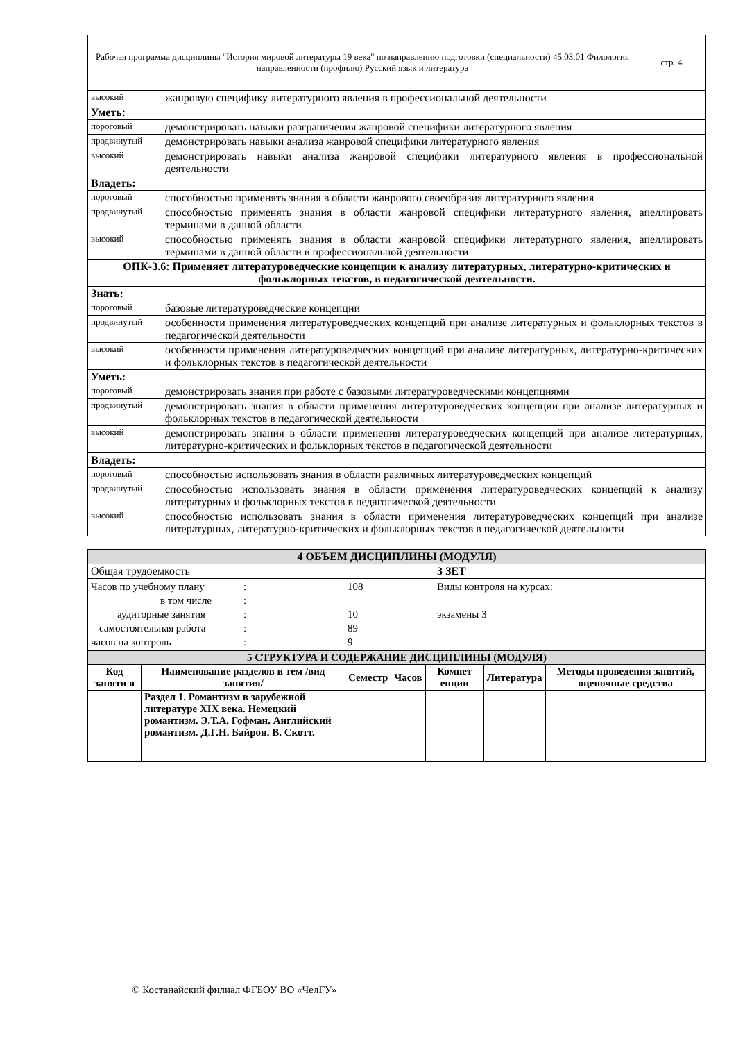| Рабочая программа дисциплины "История мировой литературы 19 века" по направлению подготовки (специальности) 45.03.01 Филология направленности (профилю) Русский язык и литература | стр. 4 |
| высокий | жанровую специфику литературного явления в профессиональной деятельности |
| Уметь: | |
| пороговый | демонстрировать навыки разграничения жанровой специфики литературного явления |
| продвинутый | демонстрировать навыки анализа жанровой специфики литературного явления |
| высокий | демонстрировать навыки анализа жанровой специфики литературного явления в профессиональной деятельности |
| Владеть: | |
| пороговый | способностью применять знания в области жанрового своеобразия литературного явления |
| продвинутый | способностью применять знания в области жанровой специфики литературного явления, апеллировать терминами в данной области |
| высокий | способностью применять знания в области жанровой специфики литературного явления, апеллировать терминами в данной области в профессиональной деятельности |
| ОПК-3.6: Применяет литературоведческие концепции к анализу литературных, литературно-критических и фольклорных текстов, в педагогической деятельности. | |
| Знать: | |
| пороговый | базовые литературоведческие концепции |
| продвинутый | особенности применения литературоведческих концепций при анализе литературных и фольклорных текстов в педагогической деятельности |
| высокий | особенности применения литературоведческих концепций при анализе литературных, литературно-критических и фольклорных текстов в педагогической деятельности |
| Уметь: | |
| пороговый | демонстрировать знания при работе с базовыми литературоведческими концепциями |
| продвинутый | демонстрировать знания в области применения литературоведческих концепции при анализе литературных и фольклорных текстов в педагогической деятельности |
| высокий | демонстрировать знания в области применения литературоведческих концепций при анализе литературных, литературно-критических и фольклорных текстов в педагогической деятельности |
| Владеть: | |
| пороговый | способностью использовать знания в области различных литературоведческих концепций |
| продвинутый | способностью использовать знания в области применения литературоведческих концепций к анализу литературных и фольклорных текстов в педагогической деятельности |
| высокий | способностью использовать знания в области применения литературоведческих концепций при анализе литературных, литературно-критических и фольклорных текстов в педагогической деятельности |
| 4 ОБЪЕМ ДИСЦИПЛИНЫ (МОДУЛЯ) | |
| Общая трудоемкость | 3 ЗЕТ |
| Часов по учебному плану : 108 в том числе : аудиторные занятия : 10 самостоятельная работа : 89 часов на контроль : 9 | Виды контроля на курсах: экзамены 3 |
| 5 СТРУКТУРА И СОДЕРЖАНИЕ ДИСЦИПЛИНЫ (МОДУЛЯ) | | | | | | |
| Код заняти я | Наименование разделов и тем /вид занятия/ | Семестр | Часов | Компет енции | Литература | Методы проведения занятий, оценочные средства |
| | Раздел 1. Романтизм в зарубежной литературе XIX века. Немецкий романтизм. Э.Т.А. Гофман. Английский романтизм. Д.Г.Н. Байрон. В. Скотт. | | | | | |
© Костанайский филиал ФГБОУ ВО «ЧелГУ»